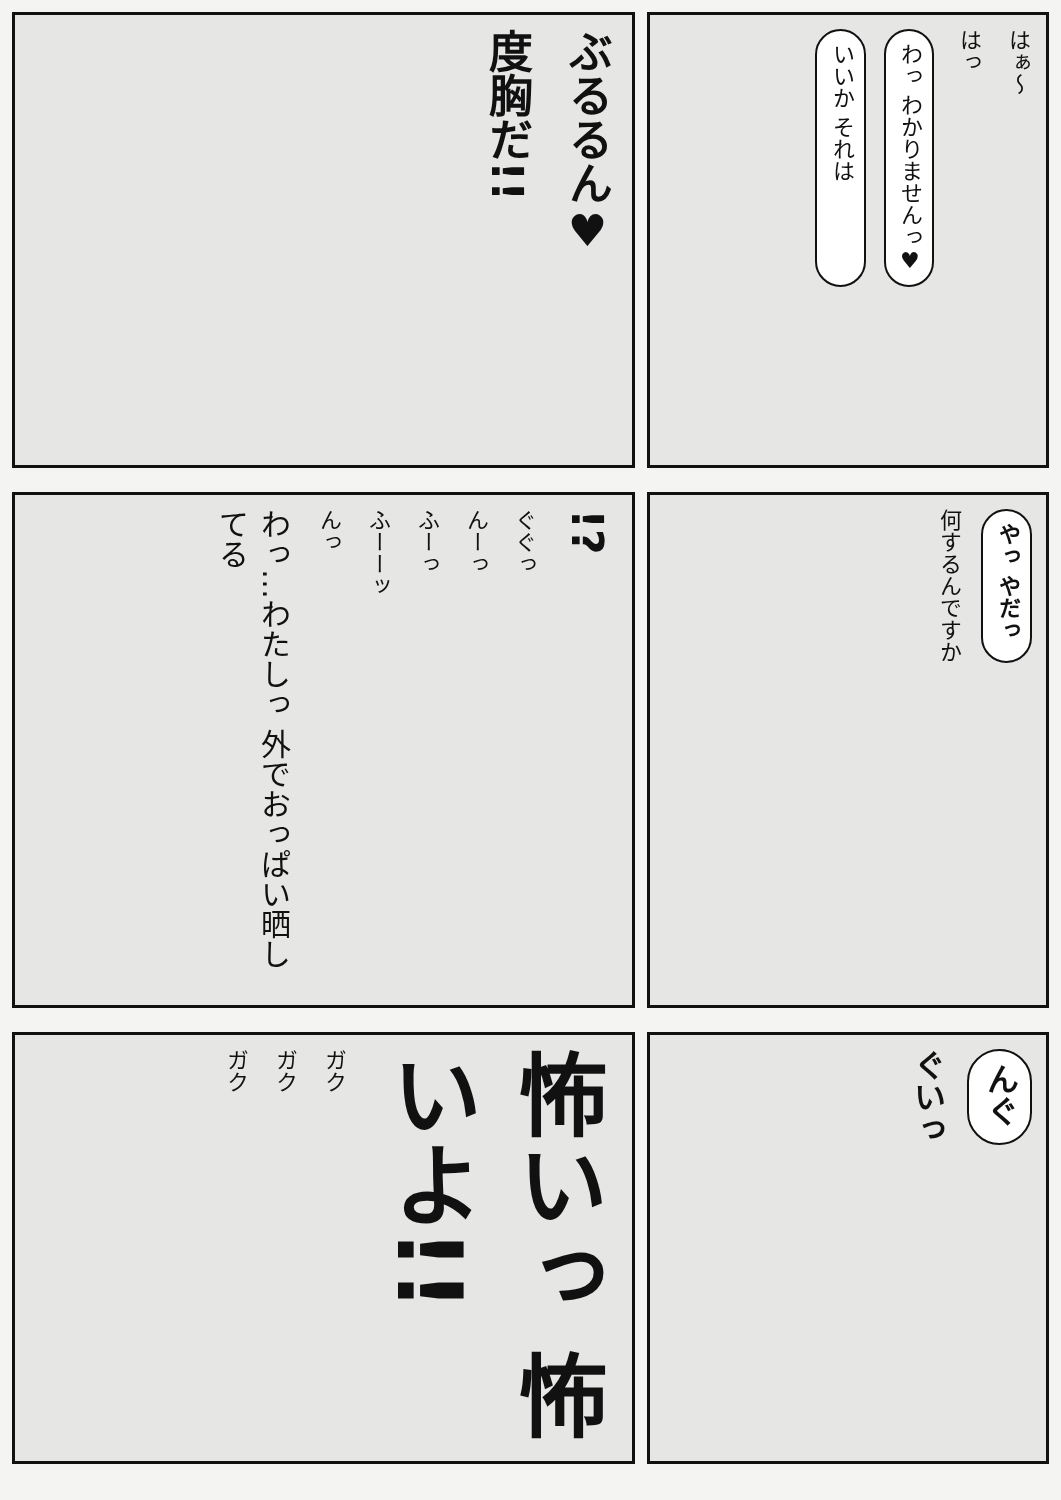ぶるるん♥
度胸だ!!
はぁ〜
はっ
わっ わかりませんっ♥
いいか それは
!?
ぐぐっ
んーっ
ふーっ
ふーーッ
んっ
わっ…わたしっ 外でおっぱい晒してる
やっ やだっ
何するんですか
怖いっ 怖いよ!!
ガク
ガク
ガク
んぐ
ぐいっ